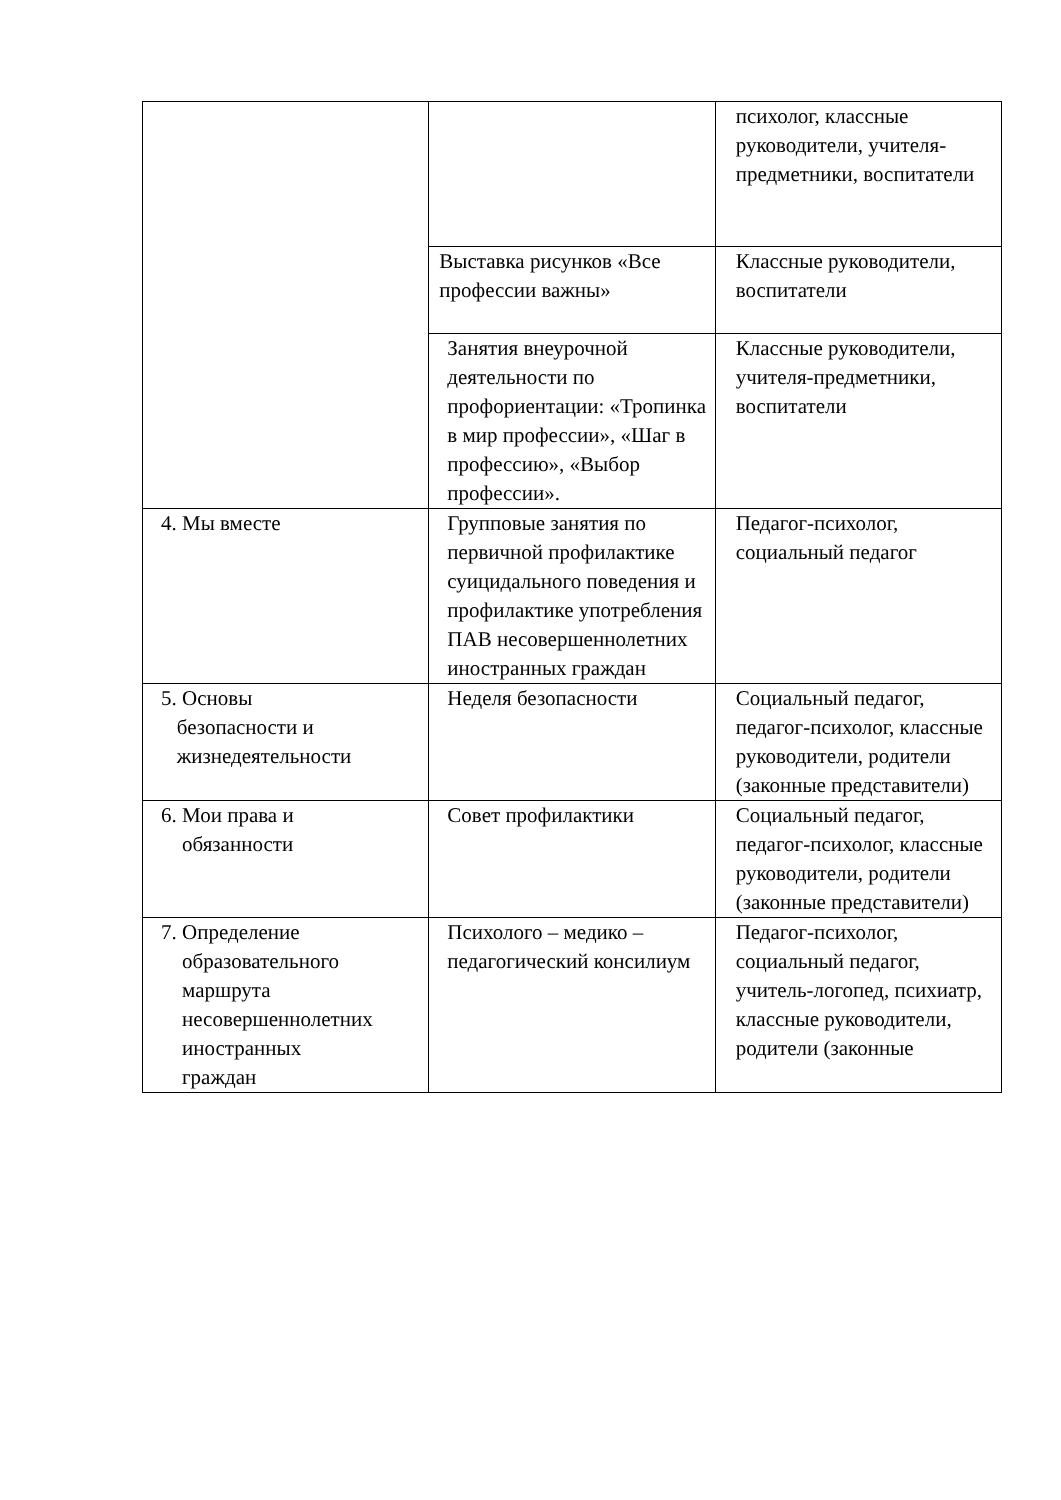| | | психолог, классные руководители, учителя-предметники, воспитатели |
| | Выставка рисунков «Все профессии важны» | Классные руководители, воспитатели |
| | Занятия внеурочной деятельности по профориентации: «Тропинка в мир профессии», «Шаг в профессию», «Выбор профессии». | Классные руководители, учителя-предметники, воспитатели |
| 4. Мы вместе | Групповые занятия по первичной профилактике суицидального поведения и профилактике употребления ПАВ несовершеннолетних иностранных граждан | Педагог-психолог, социальный педагог |
| 5. Основы безопасности и жизнедеятельности | Неделя безопасности | Социальный педагог, педагог-психолог, классные руководители, родители (законные представители) |
| 6. Мои права и обязанности | Совет профилактики | Социальный педагог, педагог-психолог, классные руководители, родители (законные представители) |
| 7. Определение образовательного маршрута несовершеннолетних иностранных граждан | Психолого – медико – педагогический консилиум | Педагог-психолог, социальный педагог, учитель-логопед, психиатр, классные руководители, родители (законные |